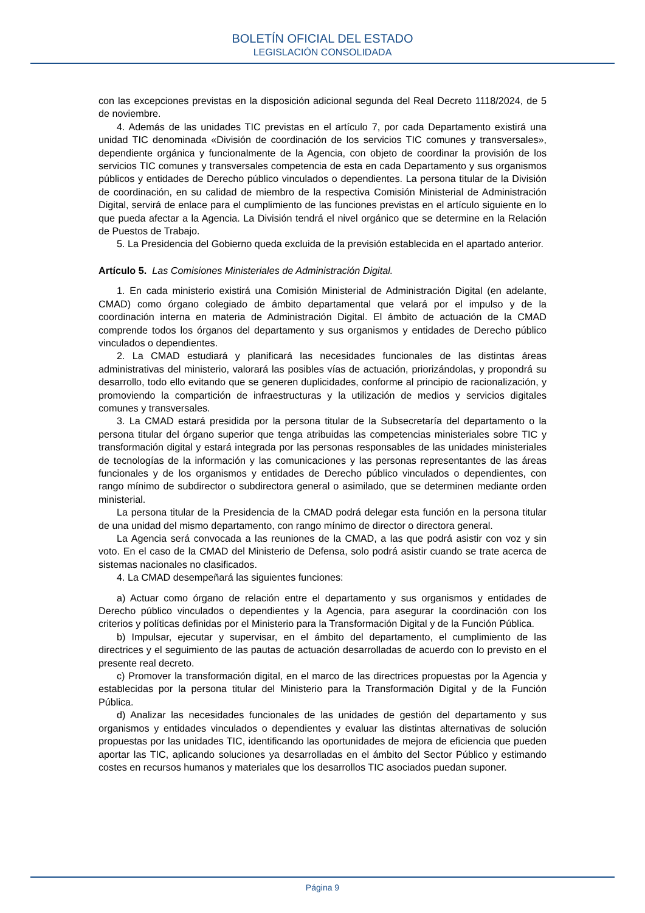BOLETÍN OFICIAL DEL ESTADO
LEGISLACIÓN CONSOLIDADA
con las excepciones previstas en la disposición adicional segunda del Real Decreto 1118/2024, de 5 de noviembre.
4. Además de las unidades TIC previstas en el artículo 7, por cada Departamento existirá una unidad TIC denominada «División de coordinación de los servicios TIC comunes y transversales», dependiente orgánica y funcionalmente de la Agencia, con objeto de coordinar la provisión de los servicios TIC comunes y transversales competencia de esta en cada Departamento y sus organismos públicos y entidades de Derecho público vinculados o dependientes. La persona titular de la División de coordinación, en su calidad de miembro de la respectiva Comisión Ministerial de Administración Digital, servirá de enlace para el cumplimiento de las funciones previstas en el artículo siguiente en lo que pueda afectar a la Agencia. La División tendrá el nivel orgánico que se determine en la Relación de Puestos de Trabajo.
5. La Presidencia del Gobierno queda excluida de la previsión establecida en el apartado anterior.
Artículo 5. Las Comisiones Ministeriales de Administración Digital.
1. En cada ministerio existirá una Comisión Ministerial de Administración Digital (en adelante, CMAD) como órgano colegiado de ámbito departamental que velará por el impulso y de la coordinación interna en materia de Administración Digital. El ámbito de actuación de la CMAD comprende todos los órganos del departamento y sus organismos y entidades de Derecho público vinculados o dependientes.
2. La CMAD estudiará y planificará las necesidades funcionales de las distintas áreas administrativas del ministerio, valorará las posibles vías de actuación, priorizándolas, y propondrá su desarrollo, todo ello evitando que se generen duplicidades, conforme al principio de racionalización, y promoviendo la compartición de infraestructuras y la utilización de medios y servicios digitales comunes y transversales.
3. La CMAD estará presidida por la persona titular de la Subsecretaría del departamento o la persona titular del órgano superior que tenga atribuidas las competencias ministeriales sobre TIC y transformación digital y estará integrada por las personas responsables de las unidades ministeriales de tecnologías de la información y las comunicaciones y las personas representantes de las áreas funcionales y de los organismos y entidades de Derecho público vinculados o dependientes, con rango mínimo de subdirector o subdirectora general o asimilado, que se determinen mediante orden ministerial.
La persona titular de la Presidencia de la CMAD podrá delegar esta función en la persona titular de una unidad del mismo departamento, con rango mínimo de director o directora general.
La Agencia será convocada a las reuniones de la CMAD, a las que podrá asistir con voz y sin voto. En el caso de la CMAD del Ministerio de Defensa, solo podrá asistir cuando se trate acerca de sistemas nacionales no clasificados.
4. La CMAD desempeñará las siguientes funciones:
a) Actuar como órgano de relación entre el departamento y sus organismos y entidades de Derecho público vinculados o dependientes y la Agencia, para asegurar la coordinación con los criterios y políticas definidas por el Ministerio para la Transformación Digital y de la Función Pública.
b) Impulsar, ejecutar y supervisar, en el ámbito del departamento, el cumplimiento de las directrices y el seguimiento de las pautas de actuación desarrolladas de acuerdo con lo previsto en el presente real decreto.
c) Promover la transformación digital, en el marco de las directrices propuestas por la Agencia y establecidas por la persona titular del Ministerio para la Transformación Digital y de la Función Pública.
d) Analizar las necesidades funcionales de las unidades de gestión del departamento y sus organismos y entidades vinculados o dependientes y evaluar las distintas alternativas de solución propuestas por las unidades TIC, identificando las oportunidades de mejora de eficiencia que pueden aportar las TIC, aplicando soluciones ya desarrolladas en el ámbito del Sector Público y estimando costes en recursos humanos y materiales que los desarrollos TIC asociados puedan suponer.
Página 9